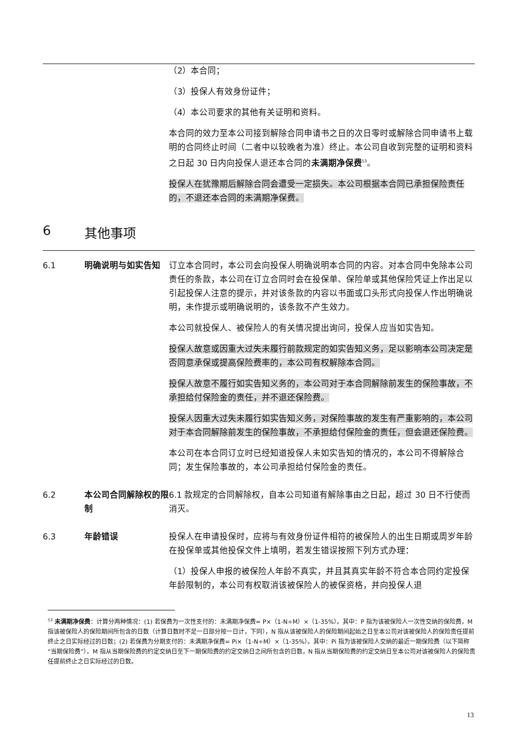（2）本合同；
（3）投保人有效身份证件；
（4）本公司要求的其他有关证明和资料。
本合同的效力至本公司接到解除合同申请书之日的次日零时或解除合同申请书上载明的合同终止时间（二者中以较晚者为准）终止。本公司自收到完整的证明和资料之日起 30 日内向投保人退还本合同的未满期净保费<sup>53</sup>。
投保人在犹豫期后解除合同会遭受一定损失。本公司根据本合同已承担保险责任的，不退还本合同的未满期净保费。
6 其他事项
6.1 明确说明与如实告知 订立本合同时，本公司会向投保人明确说明本合同的内容。对本合同中免除本公司责任的条款，本公司在订立合同时会在投保单、保险单或其他保险凭证上作出足以引起投保人注意的提示，并对该条款的内容以书面或口头形式向投保人作出明确说明，未作提示或明确说明的，该条款不产生效力。
本公司就投保人、被保险人的有关情况提出询问，投保人应当如实告知。
投保人故意或因重大过失未履行前款规定的如实告知义务，足以影响本公司决定是否同意承保或提高保险费率的，本公司有权解除本合同。
投保人故意不履行如实告知义务的，本公司对于本合同解除前发生的保险事故，不承担给付保险金的责任，并不退还保险费。
投保人因重大过失未履行如实告知义务，对保险事故的发生有严重影响的，本公司对于本合同解除前发生的保险事故，不承担给付保险金的责任，但会退还保险费。
本公司在本合同订立时已经知道投保人未如实告知的情况的，本公司不得解除合同；发生保险事故的，本公司承担给付保险金的责任。
6.2 本公司合同解除权的限制
6.1 款规定的合同解除权，自本公司知道有解除事由之日起，超过 30 日不行使而消灭。
6.3 年龄错误 投保人在申请投保时，应将与有效身份证件相符的被保险人的出生日期或周岁年龄在投保单或其他投保文件上填明，若发生错误按照下列方式办理：
（1）投保人申报的被保险人年龄不真实，并且其真实年龄不符合本合同约定投保年龄限制的，本公司有权取消该被保险人的被保资格，并向投保人退
<sup>53</sup> 未满期净保费：计算分两种情况：(1) 若保费为一次性支付的：未满期净保费= P×（1-N÷M）×（1-35%）。其中：P 指为该被保险人一次性交纳的保险费，M 指该被保险人的保险期间所包含的日数（计算日数时不足一日部分按一日计，下同），N 指从该被保险人的保险期间起始之日至本公司对该被保险人的保险责任提前终止之日实际经过的日数；(2) 若保费为分期支付的：未满期净保费= Pi×（1-N÷M）×（1-35%）。其中：Pi 指为该被保险人交纳的最近一期保险费（以下简称“当期保险费”），M 指从当期保险费的约定交纳日至下一期保险费的约定交纳日之间所包含的日数，N 指从当期保险费的约定交纳日至本公司对该被保险人的保险责任提前终止之日实际经过的日数。
13